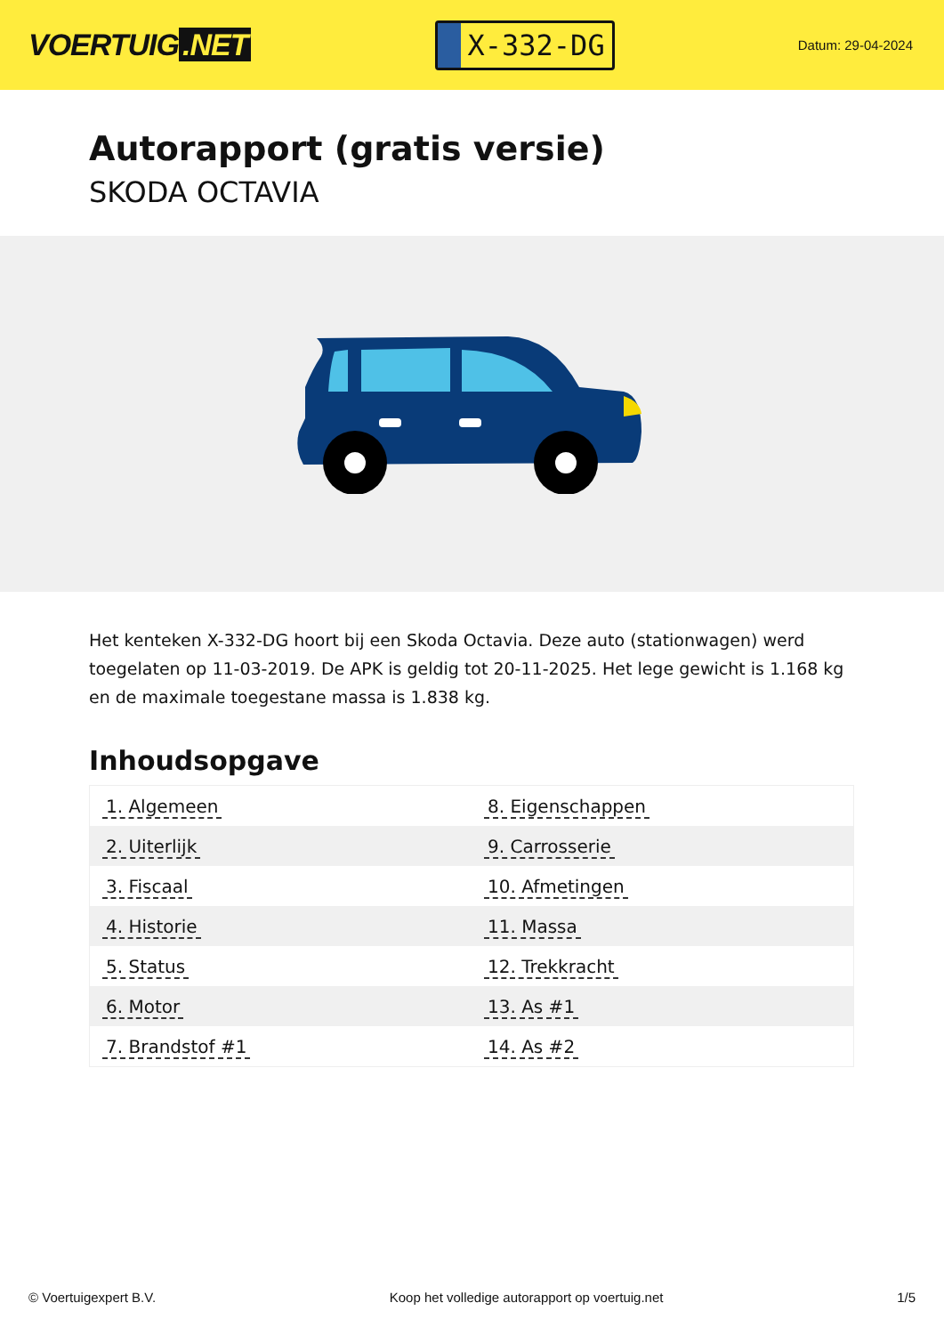VOERTUIG.NET
X-332-DG
Datum: 29-04-2024
Autorapport (gratis versie)
SKODA OCTAVIA
Het kenteken X-332-DG hoort bij een Skoda Octavia. Deze auto (stationwagen) werd toegelaten op 11-03-2019. De APK is geldig tot 20-11-2025. Het lege gewicht is 1.168 kg en de maximale toegestane massa is 1.838 kg.
Inhoudsopgave
| 1. Algemeen | 8. Eigenschappen |
| 2. Uiterlijk | 9. Carrosserie |
| 3. Fiscaal | 10. Afmetingen |
| 4. Historie | 11. Massa |
| 5. Status | 12. Trekkracht |
| 6. Motor | 13. As #1 |
| 7. Brandstof #1 | 14. As #2 |
© Voertuigexpert B.V. Koop het volledige autorapport op voertuig.net 1/5